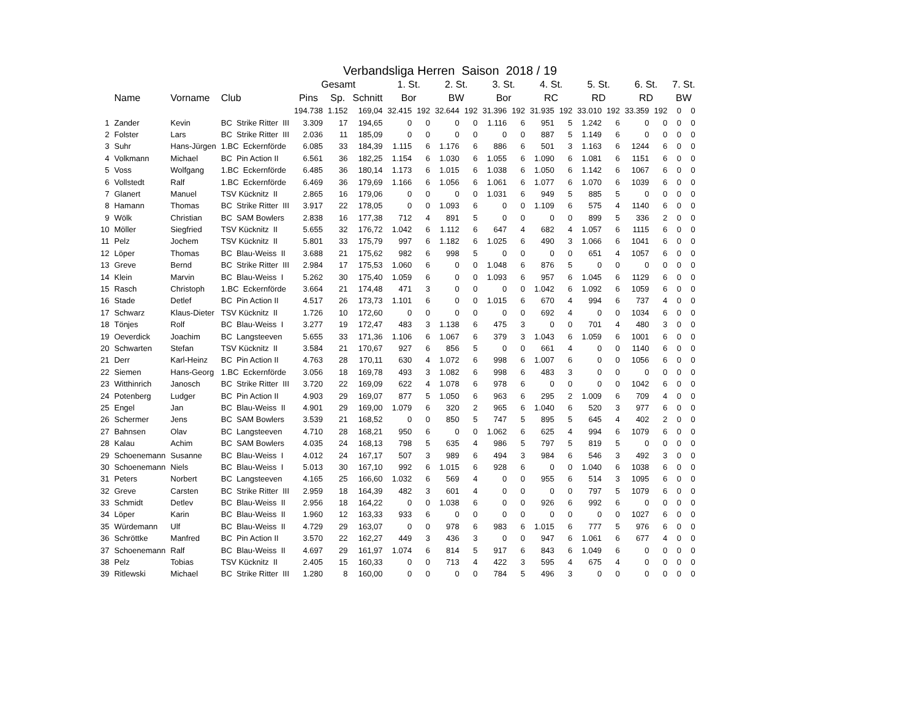Verbandsliga Herren Saison 2018 / 19
| | | | | Gesamt | | | 1. St. | | 2. St. | | 3. St. | | 4. St. | | 5. St. | | 6. St. | | 7. St. | |
| --- | --- | --- | --- | --- | --- | --- | --- | --- | --- | --- | --- | --- | --- | --- | --- | --- | --- | --- | --- | --- |
| | Name | Vorname | Club | Pins | Sp. | Schnitt | Bor | | BW | | Bor | | RC | | RD | | RD | | BW | |
| | | | | 194.738 | 1.152 | 169,04 | 32.415 | 192 | 32.644 | 192 | 31.396 | 192 | 31.935 | 192 | 33.010 | 192 | 33.359 | 192 | 0 | 0 |
| 1 | Zander | Kevin | BC Strike Ritter III | 3.309 | 17 | 194,65 | 0 | 0 | 0 | 0 | 1.116 | 6 | 951 | 5 | 1.242 | 6 | 0 | 0 | 0 | 0 |
| 2 | Folster | Lars | BC Strike Ritter III | 2.036 | 11 | 185,09 | 0 | 0 | 0 | 0 | 0 | 0 | 887 | 5 | 1.149 | 6 | 0 | 0 | 0 | 0 |
| 3 | Suhr | Hans-Jürgen | 1.BC Eckernförde | 6.085 | 33 | 184,39 | 1.115 | 6 | 1.176 | 6 | 886 | 6 | 501 | 3 | 1.163 | 6 | 1244 | 6 | 0 | 0 |
| 4 | Volkmann | Michael | BC Pin Action II | 6.561 | 36 | 182,25 | 1.154 | 6 | 1.030 | 6 | 1.055 | 6 | 1.090 | 6 | 1.081 | 6 | 1151 | 6 | 0 | 0 |
| 5 | Voss | Wolfgang | 1.BC Eckernförde | 6.485 | 36 | 180,14 | 1.173 | 6 | 1.015 | 6 | 1.038 | 6 | 1.050 | 6 | 1.142 | 6 | 1067 | 6 | 0 | 0 |
| 6 | Vollstedt | Ralf | 1.BC Eckernförde | 6.469 | 36 | 179,69 | 1.166 | 6 | 1.056 | 6 | 1.061 | 6 | 1.077 | 6 | 1.070 | 6 | 1039 | 6 | 0 | 0 |
| 7 | Glanert | Manuel | TSV Kücknitz II | 2.865 | 16 | 179,06 | 0 | 0 | 0 | 0 | 1.031 | 6 | 949 | 5 | 885 | 5 | 0 | 0 | 0 | 0 |
| 8 | Hamann | Thomas | BC Strike Ritter III | 3.917 | 22 | 178,05 | 0 | 0 | 1.093 | 6 | 0 | 0 | 1.109 | 6 | 575 | 4 | 1140 | 6 | 0 | 0 |
| 9 | Wölk | Christian | BC SAM Bowlers | 2.838 | 16 | 177,38 | 712 | 4 | 891 | 5 | 0 | 0 | 0 | 0 | 899 | 5 | 336 | 2 | 0 | 0 |
| 10 | Möller | Siegfried | TSV Kücknitz II | 5.655 | 32 | 176,72 | 1.042 | 6 | 1.112 | 6 | 647 | 4 | 682 | 4 | 1.057 | 6 | 1115 | 6 | 0 | 0 |
| 11 | Pelz | Jochem | TSV Kücknitz II | 5.801 | 33 | 175,79 | 997 | 6 | 1.182 | 6 | 1.025 | 6 | 490 | 3 | 1.066 | 6 | 1041 | 6 | 0 | 0 |
| 12 | Löper | Thomas | BC Blau-Weiss II | 3.688 | 21 | 175,62 | 982 | 6 | 998 | 5 | 0 | 0 | 0 | 0 | 651 | 4 | 1057 | 6 | 0 | 0 |
| 13 | Greve | Bernd | BC Strike Ritter III | 2.984 | 17 | 175,53 | 1.060 | 6 | 0 | 0 | 1.048 | 6 | 876 | 5 | 0 | 0 | 0 | 0 | 0 | 0 |
| 14 | Klein | Marvin | BC Blau-Weiss I | 5.262 | 30 | 175,40 | 1.059 | 6 | 0 | 0 | 1.093 | 6 | 957 | 6 | 1.045 | 6 | 1129 | 6 | 0 | 0 |
| 15 | Rasch | Christoph | 1.BC Eckernförde | 3.664 | 21 | 174,48 | 471 | 3 | 0 | 0 | 0 | 0 | 1.042 | 6 | 1.092 | 6 | 1059 | 6 | 0 | 0 |
| 16 | Stade | Detlef | BC Pin Action II | 4.517 | 26 | 173,73 | 1.101 | 6 | 0 | 0 | 1.015 | 6 | 670 | 4 | 994 | 6 | 737 | 4 | 0 | 0 |
| 17 | Schwarz | Klaus-Dieter | TSV Kücknitz II | 1.726 | 10 | 172,60 | 0 | 0 | 0 | 0 | 0 | 0 | 692 | 4 | 0 | 0 | 1034 | 6 | 0 | 0 |
| 18 | Tönjes | Rolf | BC Blau-Weiss I | 3.277 | 19 | 172,47 | 483 | 3 | 1.138 | 6 | 475 | 3 | 0 | 0 | 701 | 4 | 480 | 3 | 0 | 0 |
| 19 | Oeverdick | Joachim | BC Langsteeven | 5.655 | 33 | 171,36 | 1.106 | 6 | 1.067 | 6 | 379 | 3 | 1.043 | 6 | 1.059 | 6 | 1001 | 6 | 0 | 0 |
| 20 | Schwarten | Stefan | TSV Kücknitz II | 3.584 | 21 | 170,67 | 927 | 6 | 856 | 5 | 0 | 0 | 661 | 4 | 0 | 0 | 1140 | 6 | 0 | 0 |
| 21 | Derr | Karl-Heinz | BC Pin Action II | 4.763 | 28 | 170,11 | 630 | 4 | 1.072 | 6 | 998 | 6 | 1.007 | 6 | 0 | 0 | 1056 | 6 | 0 | 0 |
| 22 | Siemen | Hans-Georg | 1.BC Eckernförde | 3.056 | 18 | 169,78 | 493 | 3 | 1.082 | 6 | 998 | 6 | 483 | 3 | 0 | 0 | 0 | 0 | 0 | 0 |
| 23 | Witthinrich | Janosch | BC Strike Ritter III | 3.720 | 22 | 169,09 | 622 | 4 | 1.078 | 6 | 978 | 6 | 0 | 0 | 0 | 0 | 1042 | 6 | 0 | 0 |
| 24 | Potenberg | Ludger | BC Pin Action II | 4.903 | 29 | 169,07 | 877 | 5 | 1.050 | 6 | 963 | 6 | 295 | 2 | 1.009 | 6 | 709 | 4 | 0 | 0 |
| 25 | Engel | Jan | BC Blau-Weiss II | 4.901 | 29 | 169,00 | 1.079 | 6 | 320 | 2 | 965 | 6 | 1.040 | 6 | 520 | 3 | 977 | 6 | 0 | 0 |
| 26 | Schermer | Jens | BC SAM Bowlers | 3.539 | 21 | 168,52 | 0 | 0 | 850 | 5 | 747 | 5 | 895 | 5 | 645 | 4 | 402 | 2 | 0 | 0 |
| 27 | Bahnsen | Olav | BC Langsteeven | 4.710 | 28 | 168,21 | 950 | 6 | 0 | 0 | 1.062 | 6 | 625 | 4 | 994 | 6 | 1079 | 6 | 0 | 0 |
| 28 | Kalau | Achim | BC SAM Bowlers | 4.035 | 24 | 168,13 | 798 | 5 | 635 | 4 | 986 | 5 | 797 | 5 | 819 | 5 | 0 | 0 | 0 | 0 |
| 29 | Schoenemann | Susanne | BC Blau-Weiss I | 4.012 | 24 | 167,17 | 507 | 3 | 989 | 6 | 494 | 3 | 984 | 6 | 546 | 3 | 492 | 3 | 0 | 0 |
| 30 | Schoenemann | Niels | BC Blau-Weiss I | 5.013 | 30 | 167,10 | 992 | 6 | 1.015 | 6 | 928 | 6 | 0 | 0 | 1.040 | 6 | 1038 | 6 | 0 | 0 |
| 31 | Peters | Norbert | BC Langsteeven | 4.165 | 25 | 166,60 | 1.032 | 6 | 569 | 4 | 0 | 0 | 955 | 6 | 514 | 3 | 1095 | 6 | 0 | 0 |
| 32 | Greve | Carsten | BC Strike Ritter III | 2.959 | 18 | 164,39 | 482 | 3 | 601 | 4 | 0 | 0 | 0 | 0 | 797 | 5 | 1079 | 6 | 0 | 0 |
| 33 | Schmidt | Detlev | BC Blau-Weiss II | 2.956 | 18 | 164,22 | 0 | 0 | 1.038 | 6 | 0 | 0 | 926 | 6 | 992 | 6 | 0 | 0 | 0 | 0 |
| 34 | Löper | Karin | BC Blau-Weiss II | 1.960 | 12 | 163,33 | 933 | 6 | 0 | 0 | 0 | 0 | 0 | 0 | 0 | 0 | 1027 | 6 | 0 | 0 |
| 35 | Würdemann | Ulf | BC Blau-Weiss II | 4.729 | 29 | 163,07 | 0 | 0 | 978 | 6 | 983 | 6 | 1.015 | 6 | 777 | 5 | 976 | 6 | 0 | 0 |
| 36 | Schröttke | Manfred | BC Pin Action II | 3.570 | 22 | 162,27 | 449 | 3 | 436 | 3 | 0 | 0 | 947 | 6 | 1.061 | 6 | 677 | 4 | 0 | 0 |
| 37 | Schoenemann | Ralf | BC Blau-Weiss II | 4.697 | 29 | 161,97 | 1.074 | 6 | 814 | 5 | 917 | 6 | 843 | 6 | 1.049 | 6 | 0 | 0 | 0 | 0 |
| 38 | Pelz | Tobias | TSV Kücknitz II | 2.405 | 15 | 160,33 | 0 | 0 | 713 | 4 | 422 | 3 | 595 | 4 | 675 | 4 | 0 | 0 | 0 | 0 |
| 39 | Ritlewski | Michael | BC Strike Ritter III | 1.280 | 8 | 160,00 | 0 | 0 | 0 | 0 | 784 | 5 | 496 | 3 | 0 | 0 | 0 | 0 | 0 | 0 |